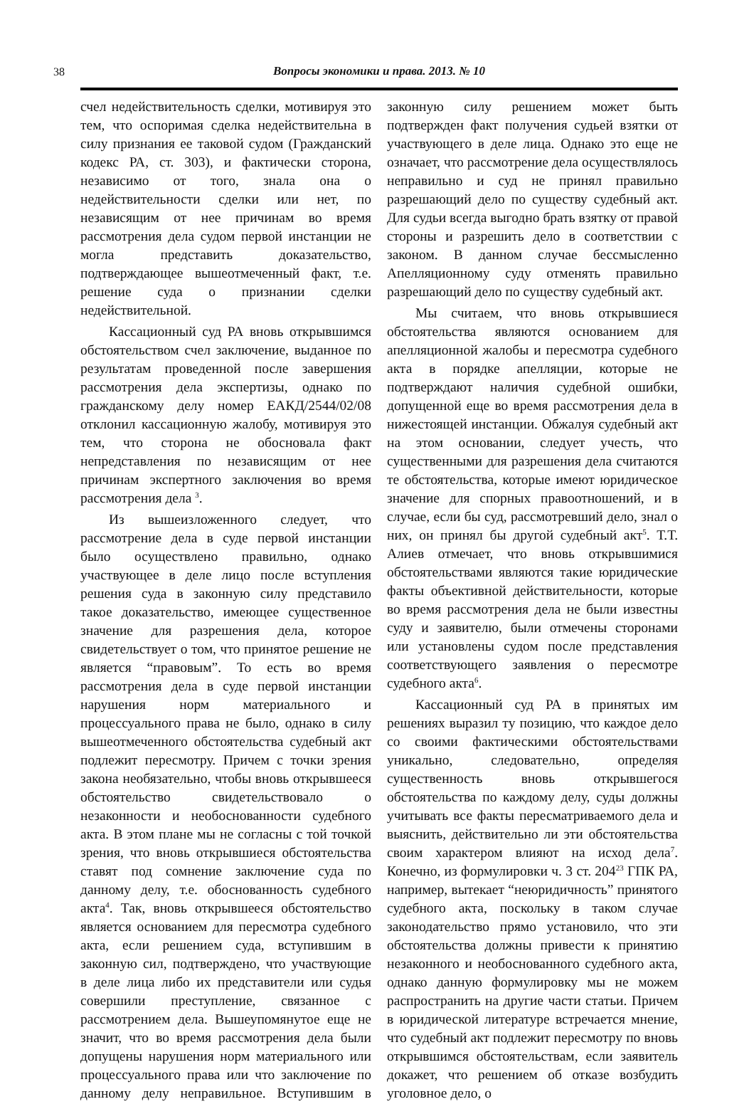38 Вопросы экономики и права. 2013. № 10
счел недействительность сделки, мотивируя это тем, что оспоримая сделка недействительна в силу признания ее таковой судом (Гражданский кодекс РА, ст. 303), и фактически сторона, независимо от того, знала она о недействительности сделки или нет, по независящим от нее причинам во время рассмотрения дела судом первой инстанции не могла представить доказательство, подтверждающее вышеотмеченный факт, т.е. решение суда о признании сделки недействительной.
Кассационный суд РА вновь открывшимся обстоятельством счел заключение, выданное по результатам проведенной после завершения рассмотрения дела экспертизы, однако по гражданскому делу номер ЕАКД/2544/02/08 отклонил кассационную жалобу, мотивируя это тем, что сторона не обосновала факт непредставления по независящим от нее причинам экспертного заключения во время рассмотрения дела <sup>3</sup>.
Из вышеизложенного следует, что рассмотрение дела в суде первой инстанции было осуществлено правильно, однако участвующее в деле лицо после вступления решения суда в законную силу представило такое доказательство, имеющее существенное значение для разрешения дела, которое свидетельствует о том, что принятое решение не является “правовым”. То есть во время рассмотрения дела в суде первой инстанции нарушения норм материального и процессуального права не было, однако в силу вышеотмеченного обстоятельства судебный акт подлежит пересмотру. Причем с точки зрения закона необязательно, чтобы вновь открывшееся обстоятельство свидетельствовало о незаконности и необоснованности судебного акта. В этом плане мы не согласны с той точкой зрения, что вновь открывшиеся обстоятельства ставят под сомнение заключение суда по данному делу, т.е. обоснованность судебного акта<sup>4</sup>. Так, вновь открывшееся обстоятельство является основанием для пересмотра судебного акта, если решением суда, вступившим в законную сил, подтверждено, что участвующие в деле лица либо их представители или судья совершили преступление, связанное с рассмотрением дела. Вышеупомянутое еще не значит, что во время рассмотрения дела были допущены нарушения норм материального или процессуального права или что заключение по данному делу неправильное. Вступившим в законную силу решением может быть подтвержден факт получения судьей взятки от участвующего в деле лица. Однако это еще не означает, что рассмотрение дела осуществлялось неправильно и суд не принял правильно разрешающий дело по существу судебный акт. Для судьи всегда выгодно брать взятку от правой стороны и разрешить дело в соответствии с законом. В данном случае бессмысленно Апелляционному суду отменять правильно разрешающий дело по существу судебный акт.
Мы считаем, что вновь открывшиеся обстоятельства являются основанием для апелляционной жалобы и пересмотра судебного акта в порядке апелляции, которые не подтверждают наличия судебной ошибки, допущенной еще во время рассмотрения дела в нижестоящей инстанции. Обжалуя судебный акт на этом основании, следует учесть, что существенными для разрешения дела считаются те обстоятельства, которые имеют юридическое значение для спорных правоотношений, и в случае, если бы суд, рассмотревший дело, знал о них, он принял бы другой судебный акт<sup>5</sup>. Т.Т. Алиев отмечает, что вновь открывшимися обстоятельствами являются такие юридические факты объективной действительности, которые во время рассмотрения дела не были известны суду и заявителю, были отмечены сторонами или установлены судом после представления соответствующего заявления о пересмотре судебного акта<sup>6</sup>.
Кассационный суд РА в принятых им решениях выразил ту позицию, что каждое дело со своими фактическими обстоятельствами уникально, следовательно, определяя существенность вновь открывшегося обстоятельства по каждому делу, суды должны учитывать все факты пересматриваемого дела и выяснить, действительно ли эти обстоятельства своим характером влияют на исход дела<sup>7</sup>. Конечно, из формулировки ч. 3 ст. 204<sup>23</sup> ГПК РА, например, вытекает “неюридичность” принятого судебного акта, поскольку в таком случае законодательство прямо установило, что эти обстоятельства должны привести к принятию незаконного и необоснованного судебного акта, однако данную формулировку мы не можем распространить на другие части статьи. Причем в юридической литературе встречается мнение, что судебный акт подлежит пересмотру по вновь открывшимся обстоятельствам, если заявитель докажет, что решением об отказе возбудить уголовное дело, о